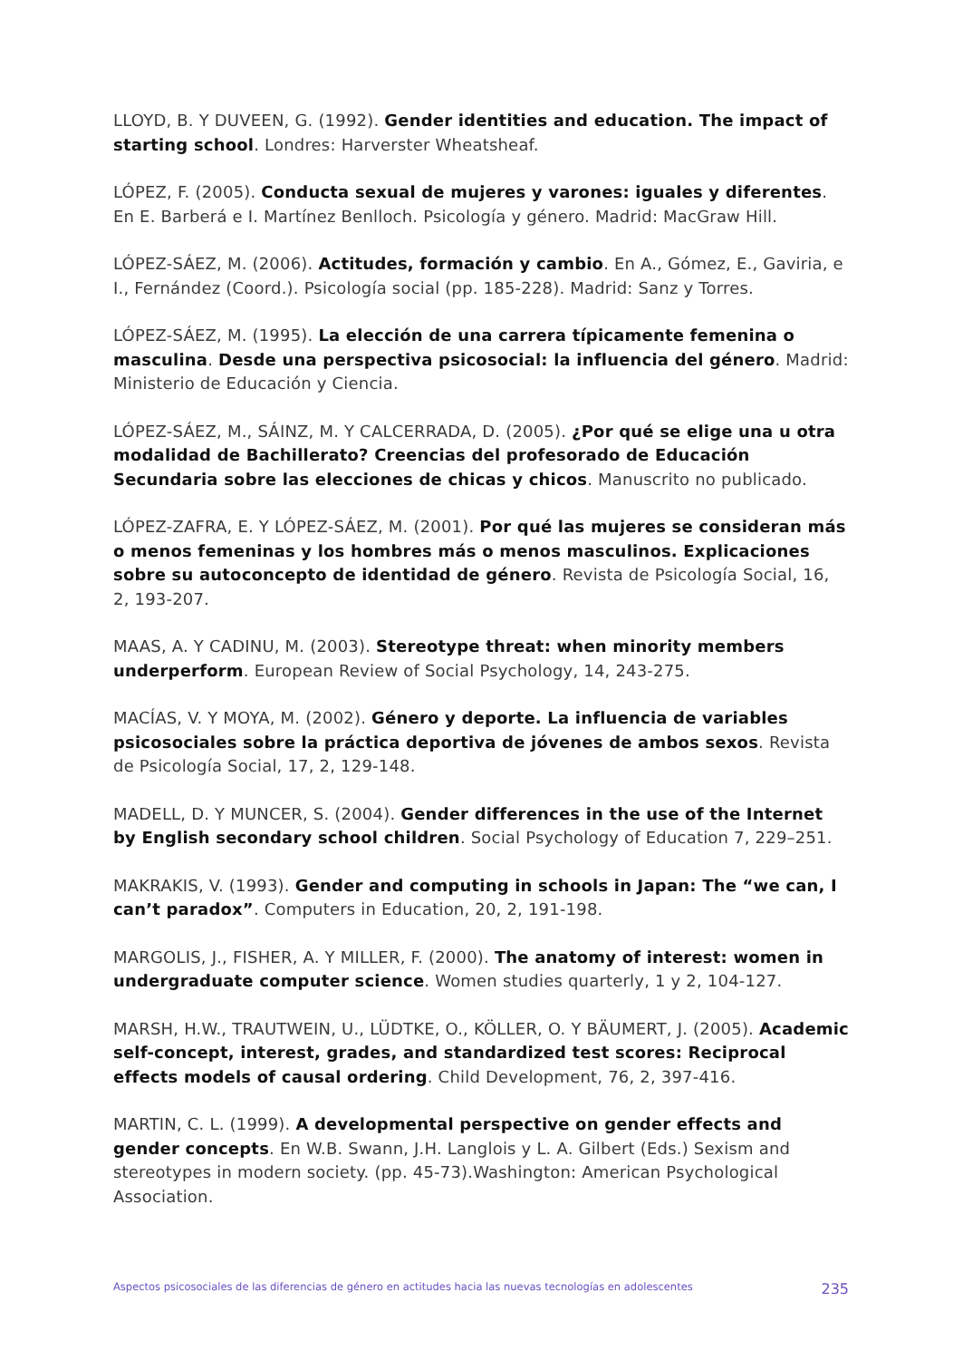LLOYD, B. Y DUVEEN, G. (1992). Gender identities and education. The impact of starting school. Londres: Harverster Wheatsheaf.
LÓPEZ, F. (2005). Conducta sexual de mujeres y varones: iguales y diferentes. En E. Barberá e I. Martínez Benlloch. Psicología y género. Madrid: MacGraw Hill.
LÓPEZ-SÁEZ, M. (2006). Actitudes, formación y cambio. En A., Gómez, E., Gaviria, e I., Fernández (Coord.). Psicología social (pp. 185-228). Madrid: Sanz y Torres.
LÓPEZ-SÁEZ, M. (1995). La elección de una carrera típicamente femenina o masculina. Desde una perspectiva psicosocial: la influencia del género. Madrid: Ministerio de Educación y Ciencia.
LÓPEZ-SÁEZ, M., SÁINZ, M. Y CALCERRADA, D. (2005). ¿Por qué se elige una u otra modalidad de Bachillerato? Creencias del profesorado de Educación Secundaria sobre las elecciones de chicas y chicos. Manuscrito no publicado.
LÓPEZ-ZAFRA, E. Y LÓPEZ-SÁEZ, M. (2001). Por qué las mujeres se consideran más o menos femeninas y los hombres más o menos masculinos. Explicaciones sobre su autoconcepto de identidad de género. Revista de Psicología Social, 16, 2, 193-207.
MAAS, A. Y CADINU, M. (2003). Stereotype threat: when minority members underperform. European Review of Social Psychology, 14, 243-275.
MACÍAS, V. Y MOYA, M. (2002). Género y deporte. La influencia de variables psicosociales sobre la práctica deportiva de jóvenes de ambos sexos. Revista de Psicología Social, 17, 2, 129-148.
MADELL, D. Y MUNCER, S. (2004). Gender differences in the use of the Internet by English secondary school children. Social Psychology of Education 7, 229–251.
MAKRAKIS, V. (1993). Gender and computing in schools in Japan: The “we can, I can’t paradox”. Computers in Education, 20, 2, 191-198.
MARGOLIS, J., FISHER, A. Y MILLER, F. (2000). The anatomy of interest: women in undergraduate computer science. Women studies quarterly, 1 y 2, 104-127.
MARSH, H.W., TRAUTWEIN, U., LÜDTKE, O., KÖLLER, O. Y BÄUMERT, J. (2005). Academic self-concept, interest, grades, and standardized test scores: Reciprocal effects models of causal ordering. Child Development, 76, 2, 397-416.
MARTIN, C. L. (1999). A developmental perspective on gender effects and gender concepts. En W.B. Swann, J.H. Langlois y L. A. Gilbert (Eds.) Sexism and stereotypes in modern society. (pp. 45-73).Washington: American Psychological Association.
Aspectos psicosociales de las diferencias de género en actitudes hacia las nuevas tecnologías en adolescentes 235